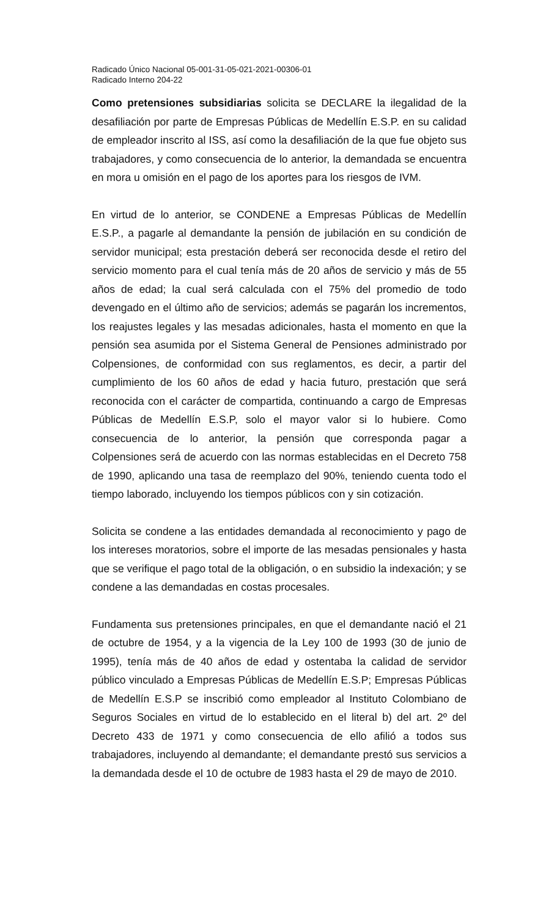Radicado Único Nacional 05-001-31-05-021-2021-00306-01
Radicado Interno 204-22
Como pretensiones subsidiarias solicita se DECLARE la ilegalidad de la desafiliación por parte de Empresas Públicas de Medellín E.S.P. en su calidad de empleador inscrito al ISS, así como la desafiliación de la que fue objeto sus trabajadores, y como consecuencia de lo anterior, la demandada se encuentra en mora u omisión en el pago de los aportes para los riesgos de IVM.
En virtud de lo anterior, se CONDENE a Empresas Públicas de Medellín E.S.P., a pagarle al demandante la pensión de jubilación en su condición de servidor municipal; esta prestación deberá ser reconocida desde el retiro del servicio momento para el cual tenía más de 20 años de servicio y más de 55 años de edad; la cual será calculada con el 75% del promedio de todo devengado en el último año de servicios; además se pagarán los incrementos, los reajustes legales y las mesadas adicionales, hasta el momento en que la pensión sea asumida por el Sistema General de Pensiones administrado por Colpensiones, de conformidad con sus reglamentos, es decir, a partir del cumplimiento de los 60 años de edad y hacia futuro, prestación que será reconocida con el carácter de compartida, continuando a cargo de Empresas Públicas de Medellín E.S.P, solo el mayor valor si lo hubiere. Como consecuencia de lo anterior, la pensión que corresponda pagar a Colpensiones será de acuerdo con las normas establecidas en el Decreto 758 de 1990, aplicando una tasa de reemplazo del 90%, teniendo cuenta todo el tiempo laborado, incluyendo los tiempos públicos con y sin cotización.
Solicita se condene a las entidades demandada al reconocimiento y pago de los intereses moratorios, sobre el importe de las mesadas pensionales y hasta que se verifique el pago total de la obligación, o en subsidio la indexación; y se condene a las demandadas en costas procesales.
Fundamenta sus pretensiones principales, en que el demandante nació el 21 de octubre de 1954, y a la vigencia de la Ley 100 de 1993 (30 de junio de 1995), tenía más de 40 años de edad y ostentaba la calidad de servidor público vinculado a Empresas Públicas de Medellín E.S.P; Empresas Públicas de Medellín E.S.P se inscribió como empleador al Instituto Colombiano de Seguros Sociales en virtud de lo establecido en el literal b) del art. 2º del Decreto 433 de 1971 y como consecuencia de ello afilió a todos sus trabajadores, incluyendo al demandante; el demandante prestó sus servicios a la demandada desde el 10 de octubre de 1983 hasta el 29 de mayo de 2010.